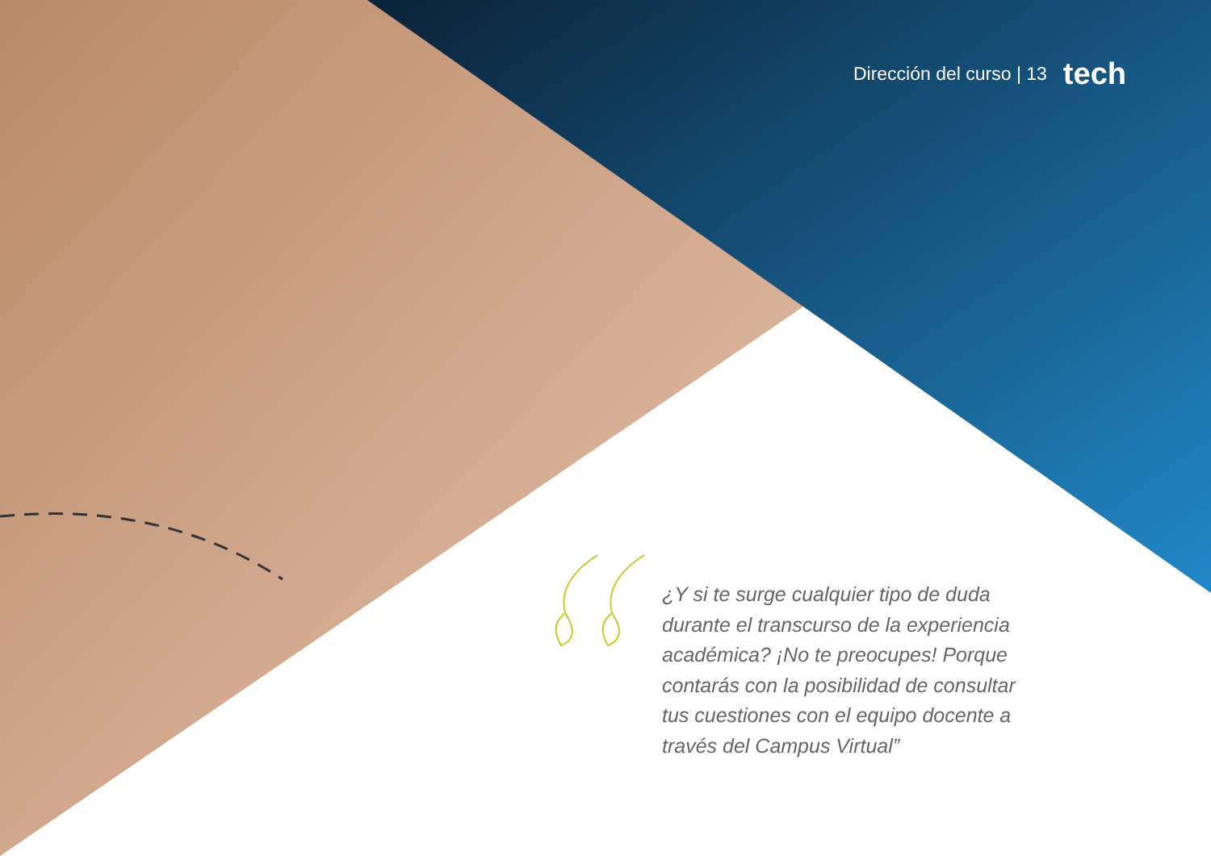Dirección del curso | 13 tech
¿Y si te surge cualquier tipo de duda durante el transcurso de la experiencia académica? ¡No te preocupes! Porque contarás con la posibilidad de consultar tus cuestiones con el equipo docente a través del Campus Virtual”